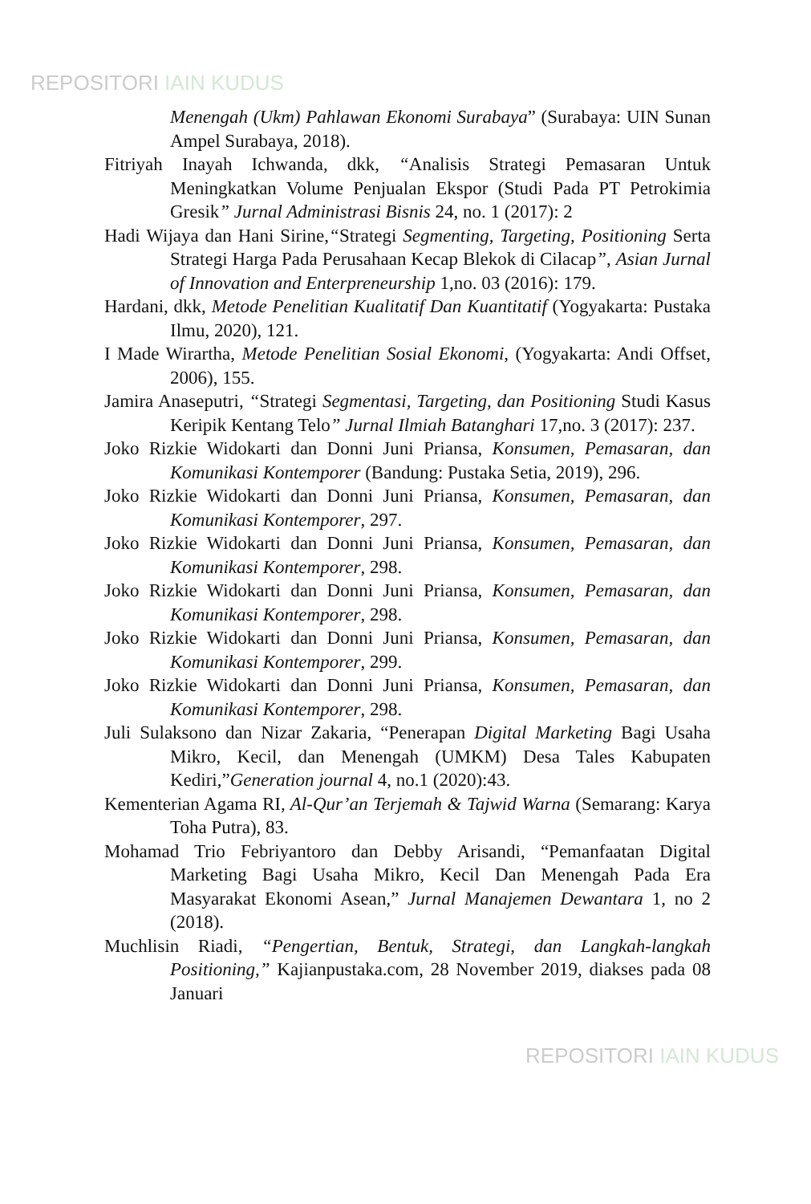REPOSITORI IAIN KUDUS
Menengah (Ukm) Pahlawan Ekonomi Surabaya” (Surabaya: UIN Sunan Ampel Surabaya, 2018).
Fitriyah Inayah Ichwanda, dkk, “Analisis Strategi Pemasaran Untuk Meningkatkan Volume Penjualan Ekspor (Studi Pada PT Petrokimia Gresik” Jurnal Administrasi Bisnis 24, no. 1 (2017): 2
Hadi Wijaya dan Hani Sirine,“Strategi Segmenting, Targeting, Positioning Serta Strategi Harga Pada Perusahaan Kecap Blekok di Cilacap”, Asian Jurnal of Innovation and Enterpreneurship 1,no. 03 (2016): 179.
Hardani, dkk, Metode Penelitian Kualitatif Dan Kuantitatif (Yogyakarta: Pustaka Ilmu, 2020), 121.
I Made Wirartha, Metode Penelitian Sosial Ekonomi, (Yogyakarta: Andi Offset, 2006), 155.
Jamira Anaseputri, “Strategi Segmentasi, Targeting, dan Positioning Studi Kasus Keripik Kentang Telo” Jurnal Ilmiah Batanghari 17,no. 3 (2017): 237.
Joko Rizkie Widokarti dan Donni Juni Priansa, Konsumen, Pemasaran, dan Komunikasi Kontemporer (Bandung: Pustaka Setia, 2019), 296.
Joko Rizkie Widokarti dan Donni Juni Priansa, Konsumen, Pemasaran, dan Komunikasi Kontemporer, 297.
Joko Rizkie Widokarti dan Donni Juni Priansa, Konsumen, Pemasaran, dan Komunikasi Kontemporer, 298.
Joko Rizkie Widokarti dan Donni Juni Priansa, Konsumen, Pemasaran, dan Komunikasi Kontemporer, 298.
Joko Rizkie Widokarti dan Donni Juni Priansa, Konsumen, Pemasaran, dan Komunikasi Kontemporer, 299.
Joko Rizkie Widokarti dan Donni Juni Priansa, Konsumen, Pemasaran, dan Komunikasi Kontemporer, 298.
Juli Sulaksono dan Nizar Zakaria, “Penerapan Digital Marketing Bagi Usaha Mikro, Kecil, dan Menengah (UMKM) Desa Tales Kabupaten Kediri,”Generation journal 4, no.1 (2020):43.
Kementerian Agama RI, Al-Qur’an Terjemah & Tajwid Warna (Semarang: Karya Toha Putra), 83.
Mohamad Trio Febriyantoro dan Debby Arisandi, “Pemanfaatan Digital Marketing Bagi Usaha Mikro, Kecil Dan Menengah Pada Era Masyarakat Ekonomi Asean,” Jurnal Manajemen Dewantara 1, no 2 (2018).
Muchlisin Riadi, “Pengertian, Bentuk, Strategi, dan Langkah-langkah Positioning,” Kajianpustaka.com, 28 November 2019, diakses pada 08 Januari
REPOSITORI IAIN KUDUS